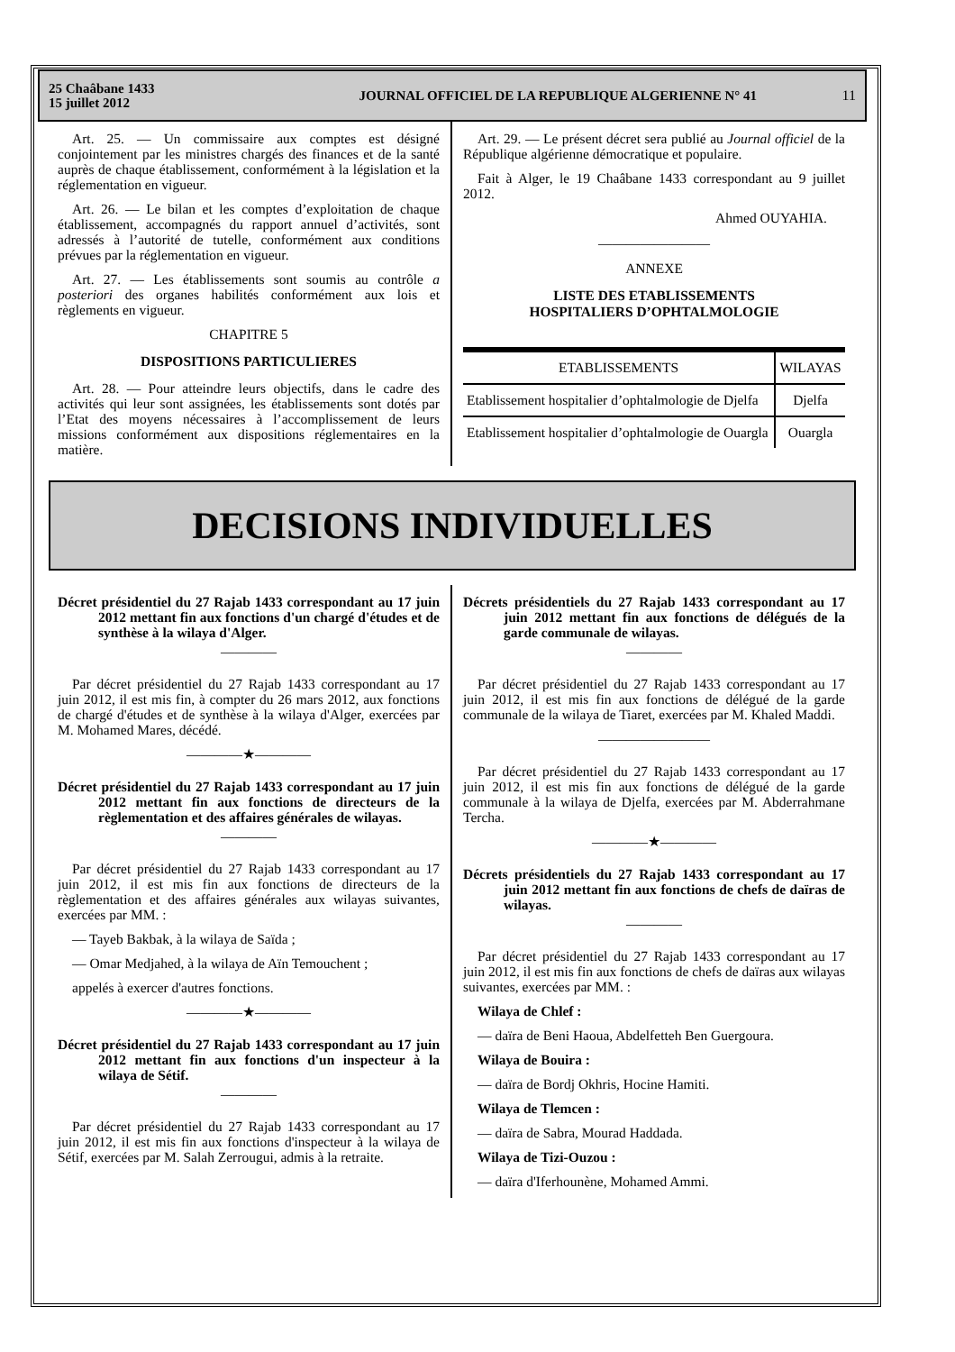25 Chaâbane 1433
15 juillet 2012
JOURNAL OFFICIEL DE LA REPUBLIQUE ALGERIENNE N° 41
11
Art. 25. — Un commissaire aux comptes est désigné conjointement par les ministres chargés des finances et de la santé auprès de chaque établissement, conformément à la législation et la réglementation en vigueur.
Art. 26. — Le bilan et les comptes d’exploitation de chaque établissement, accompagnés du rapport annuel d’activités, sont adressés à l’autorité de tutelle, conformément aux conditions prévues par la réglementation en vigueur.
Art. 27. — Les établissements sont soumis au contrôle a posteriori des organes habilités conformément aux lois et règlements en vigueur.
CHAPITRE 5
DISPOSITIONS PARTICULIERES
Art. 28. — Pour atteindre leurs objectifs, dans le cadre des activités qui leur sont assignées, les établissements sont dotés par l’Etat des moyens nécessaires à l’accomplissement de leurs missions conformément aux dispositions réglementaires en la matière.
Art. 29. — Le présent décret sera publié au Journal officiel de la République algérienne démocratique et populaire.
Fait à Alger, le 19 Chaâbane 1433 correspondant au 9 juillet 2012.
Ahmed OUYAHIA.
————————
ANNEXE
LISTE DES ETABLISSEMENTS
HOSPITALIERS D’OPHTALMOLOGIE
| ETABLISSEMENTS | WILAYAS |
| --- | --- |
| Etablissement hospitalier d’ophtalmologie de Djelfa | Djelfa |
| Etablissement hospitalier d’ophtalmologie de Ouargla | Ouargla |
DECISIONS INDIVIDUELLES
Décret présidentiel du 27 Rajab 1433 correspondant au 17 juin 2012 mettant fin aux fonctions d'un chargé d'études et de synthèse à la wilaya d'Alger.
————
Par décret présidentiel du 27 Rajab 1433 correspondant au 17 juin 2012, il est mis fin, à compter du 26 mars 2012, aux fonctions de chargé d'études et de synthèse à la wilaya d'Alger, exercées par M. Mohamed Mares, décédé.
————★————
Décret présidentiel du 27 Rajab 1433 correspondant au 17 juin 2012 mettant fin aux fonctions de directeurs de la règlementation et des affaires générales de wilayas.
————
Par décret présidentiel du 27 Rajab 1433 correspondant au 17 juin 2012, il est mis fin aux fonctions de directeurs de la règlementation et des affaires générales aux wilayas suivantes, exercées par MM. :
— Tayeb Bakbak, à la wilaya de Saïda ;
— Omar Medjahed, à la wilaya de Aïn Temouchent ;
appelés à exercer d'autres fonctions.
————★————
Décret présidentiel du 27 Rajab 1433 correspondant au 17 juin 2012 mettant fin aux fonctions d'un inspecteur à la wilaya de Sétif.
————
Par décret présidentiel du 27 Rajab 1433 correspondant au 17 juin 2012, il est mis fin aux fonctions d'inspecteur à la wilaya de Sétif, exercées par M. Salah Zerrougui, admis à la retraite.
Décrets présidentiels du 27 Rajab 1433 correspondant au 17 juin 2012 mettant fin aux fonctions de délégués de la garde communale de wilayas.
————
Par décret présidentiel du 27 Rajab 1433 correspondant au 17 juin 2012, il est mis fin aux fonctions de délégué de la garde communale de la wilaya de Tiaret, exercées par M. Khaled Maddi.
————————
Par décret présidentiel du 27 Rajab 1433 correspondant au 17 juin 2012, il est mis fin aux fonctions de délégué de la garde communale à la wilaya de Djelfa, exercées par M. Abderrahmane Tercha.
————★————
Décrets présidentiels du 27 Rajab 1433 correspondant au 17 juin 2012 mettant fin aux fonctions de chefs de daïras de wilayas.
————
Par décret présidentiel du 27 Rajab 1433 correspondant au 17 juin 2012, il est mis fin aux fonctions de chefs de daïras aux wilayas suivantes, exercées par MM. :
Wilaya de Chlef :
— daïra de Beni Haoua, Abdelfetteh Ben Guergoura.
Wilaya de Bouira :
— daïra de Bordj Okhris, Hocine Hamiti.
Wilaya de Tlemcen :
— daïra de Sabra, Mourad Haddada.
Wilaya de Tizi-Ouzou :
— daïra d'Iferhounène, Mohamed Ammi.